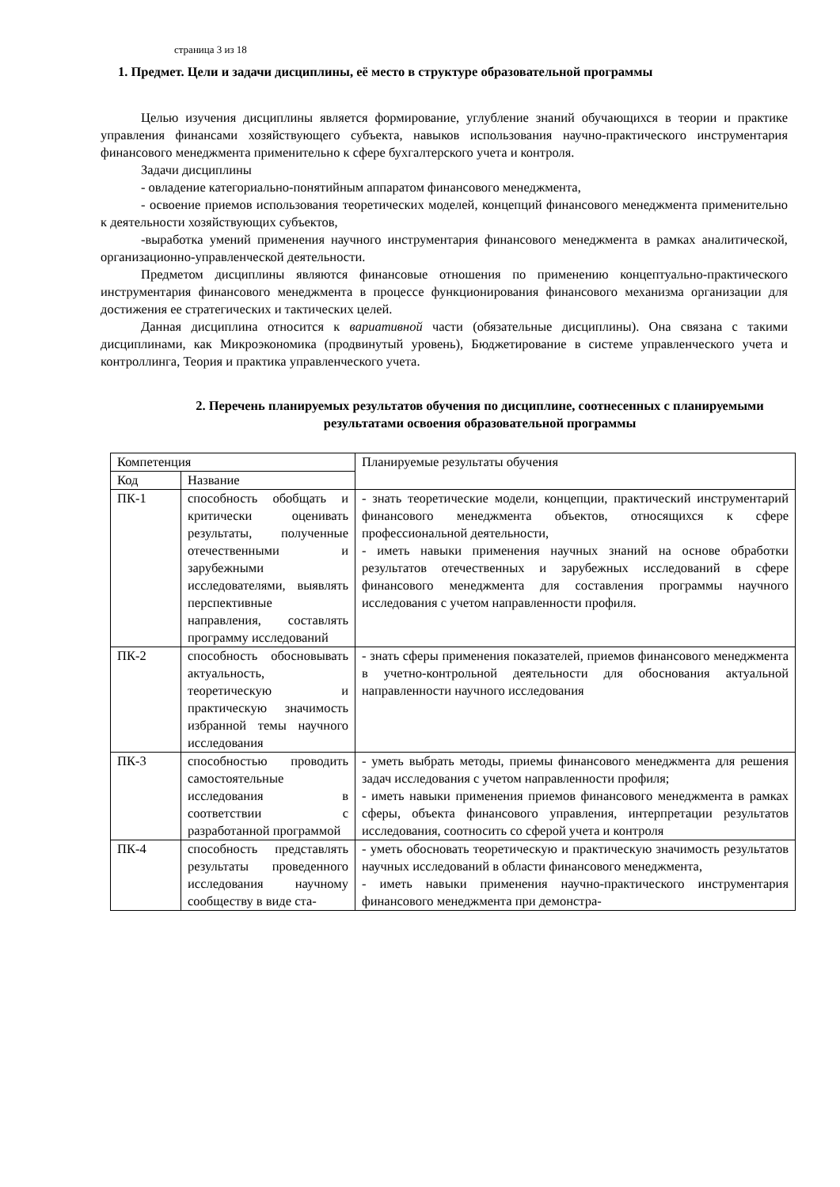страница 3 из 18
1. Предмет. Цели и задачи дисциплины, её место в структуре образовательной программы
Целью изучения дисциплины является формирование, углубление знаний обучающихся в теории и практике управления финансами хозяйствующего субъекта, навыков использования научно-практического инструментария финансового менеджмента применительно к сфере бухгалтерского учета и контроля.
Задачи дисциплины
- овладение категориально-понятийным аппаратом финансового менеджмента,
- освоение приемов использования теоретических моделей, концепций финансового менеджмента применительно к деятельности хозяйствующих субъектов,
-выработка умений применения научного инструментария финансового менеджмента в рамках аналитической, организационно-управленческой деятельности.
Предметом дисциплины являются финансовые отношения по применению концептуально-практического инструментария финансового менеджмента в процессе функционирования финансового механизма организации для достижения ее стратегических и тактических целей.
Данная дисциплина относится к вариативной части (обязательные дисциплины). Она связана с такими дисциплинами, как Микроэкономика (продвинутый уровень), Бюджетирование в системе управленческого учета и контроллинга, Теория и практика управленческого учета.
2. Перечень планируемых результатов обучения по дисциплине, соотнесенных с планируемыми результатами освоения образовательной программы
| Компетенция | | Планируемые результаты обучения |
| Код | Название | |
| ПК-1 | способность обобщать и критически оценивать результаты, полученные отечественными и зарубежными исследователями, выявлять перспективные направления, составлять программу исследований | - знать теоретические модели, концепции, практический инструментарий финансового менеджмента объектов, относящихся к сфере профессиональной деятельности, - иметь навыки применения научных знаний на основе обработки результатов отечественных и зарубежных исследований в сфере финансового менеджмента для составления программы научного исследования с учетом направленности профиля. |
| ПК-2 | способность обосновывать актуальность, теоретическую и практическую значимость избранной темы научного исследования | - знать сферы применения показателей, приемов финансового менеджмента в учетно-контрольной деятельности для обоснования актуальной направленности научного исследования |
| ПК-3 | способностью проводить самостоятельные исследования в соответствии с разработанной программой | - уметь выбрать методы, приемы финансового менеджмента для решения задач исследования с учетом направленности профиля; - иметь навыки применения приемов финансового менеджмента в рамках сферы, объекта финансового управления, интерпретации результатов исследования, соотносить со сферой учета и контроля |
| ПК-4 | способность представлять результаты проведенного исследования научному сообществу в виде ста- | - уметь обосновать теоретическую и практическую значимость результатов научных исследований в области финансового менеджмента, - иметь навыки применения научно-практического инструментария финансового менеджмента при демонстра- |